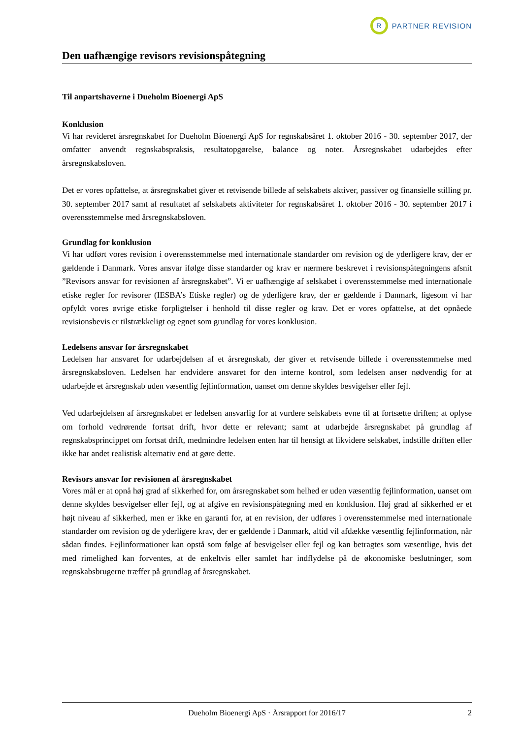R
PARTNER REVISION
Den uafhængige revisors revisionspåtegning
Til anpartshaverne i Dueholm Bioenergi ApS
Konklusion
Vi har revideret årsregnskabet for Dueholm Bioenergi ApS for regnskabsåret 1. oktober 2016 - 30. september 2017, der omfatter anvendt regnskabspraksis, resultatopgørelse, balance og noter. Årsregnskabet udarbejdes efter årsregnskabsloven.
Det er vores opfattelse, at årsregnskabet giver et retvisende billede af selskabets aktiver, passiver og finansielle stilling pr. 30. september 2017 samt af resultatet af selskabets aktiviteter for regnskabsåret 1. oktober 2016 - 30. september 2017 i overensstemmelse med årsregnskabsloven.
Grundlag for konklusion
Vi har udført vores revision i overensstemmelse med internationale standarder om revision og de yderligere krav, der er gældende i Danmark. Vores ansvar ifølge disse standarder og krav er nærmere beskrevet i revisionspåtegningens afsnit ”Revisors ansvar for revisionen af årsregnskabet”. Vi er uafhængige af selskabet i overensstemmelse med internationale etiske regler for revisorer (IESBA’s Etiske regler) og de yderligere krav, der er gældende i Danmark, ligesom vi har opfyldt vores øvrige etiske forpligtelser i henhold til disse regler og krav. Det er vores opfattelse, at det opnåede revisionsbevis er tilstrækkeligt og egnet som grundlag for vores konklusion.
Ledelsens ansvar for årsregnskabet
Ledelsen har ansvaret for udarbejdelsen af et årsregnskab, der giver et retvisende billede i overensstemmelse med årsregnskabsloven. Ledelsen har endvidere ansvaret for den interne kontrol, som ledelsen anser nødvendig for at udarbejde et årsregnskab uden væsentlig fejlinformation, uanset om denne skyldes besvigelser eller fejl.
Ved udarbejdelsen af årsregnskabet er ledelsen ansvarlig for at vurdere selskabets evne til at fortsætte driften; at oplyse om forhold vedrørende fortsat drift, hvor dette er relevant; samt at udarbejde årsregnskabet på grundlag af regnskabsprincippet om fortsat drift, medmindre ledelsen enten har til hensigt at likvidere selskabet, indstille driften eller ikke har andet realistisk alternativ end at gøre dette.
Revisors ansvar for revisionen af årsregnskabet
Vores mål er at opnå høj grad af sikkerhed for, om årsregnskabet som helhed er uden væsentlig fejlinformation, uanset om denne skyldes besvigelser eller fejl, og at afgive en revisionspåtegning med en konklusion. Høj grad af sikkerhed er et højt niveau af sikkerhed, men er ikke en garanti for, at en revision, der udføres i overensstemmelse med internationale standarder om revision og de yderligere krav, der er gældende i Danmark, altid vil afdække væsentlig fejlinformation, når sådan findes. Fejlinformationer kan opstå som følge af besvigelser eller fejl og kan betragtes som væsentlige, hvis det med rimelighed kan forventes, at de enkeltvis eller samlet har indflydelse på de økonomiske beslutninger, som regnskabsbrugerne træffer på grundlag af årsregnskabet.
Dueholm Bioenergi ApS · Årsrapport for 2016/17 2